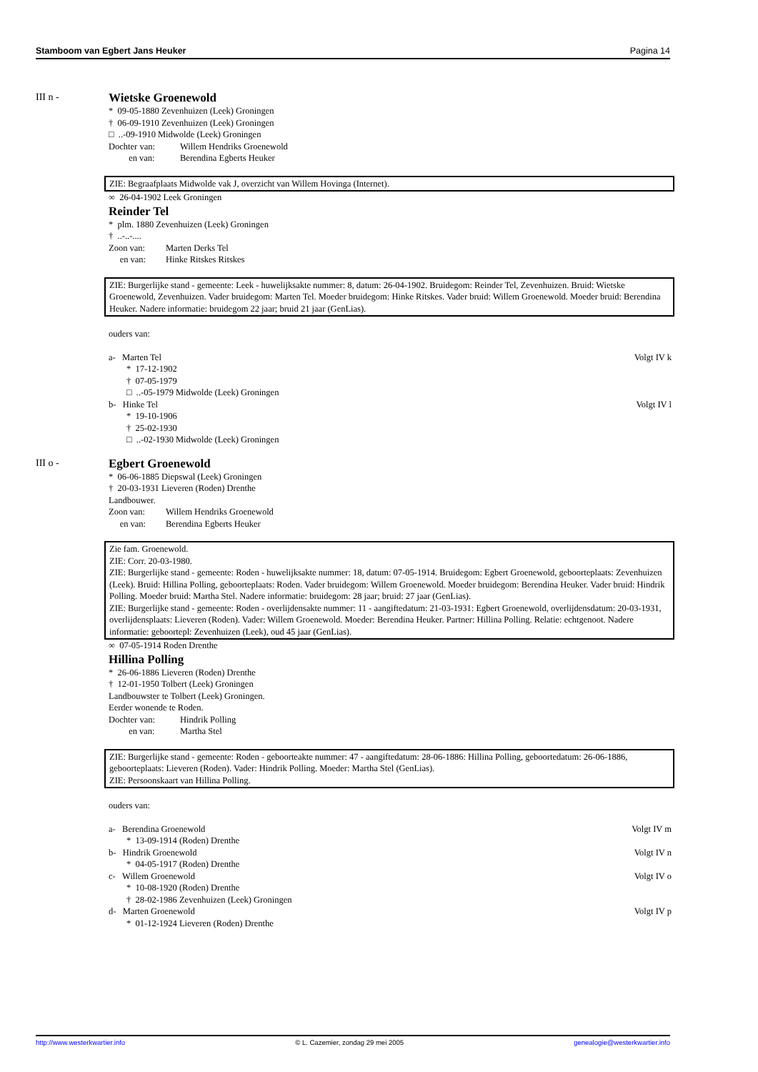Stamboom van Egbert Jans Heuker Pagina 14
III n -
Wietske Groenewold
* 09-05-1880 Zevenhuizen (Leek) Groningen
† 06-09-1910 Zevenhuizen (Leek) Groningen
□ ..-09-1910 Midwolde (Leek) Groningen
Dochter van: Willem Hendriks Groenewold
en van: Berendina Egberts Heuker
ZIE: Begraafplaats Midwolde vak J, overzicht van Willem Hovinga (Internet).
∞ 26-04-1902 Leek Groningen
Reinder Tel
* plm. 1880 Zevenhuizen (Leek) Groningen
† ..-..-....
Zoon van: Marten Derks Tel
en van: Hinke Ritskes Ritskes
ZIE: Burgerlijke stand - gemeente: Leek - huwelijksakte nummer: 8, datum: 26-04-1902. Bruidegom: Reinder Tel, Zevenhuizen. Bruid: Wietske Groenewold, Zevenhuizen. Vader bruidegom: Marten Tel. Moeder bruidegom: Hinke Ritskes. Vader bruid: Willem Groenewold. Moeder bruid: Berendina Heuker. Nadere informatie: bruidegom 22 jaar; bruid 21 jaar (GenLias).
ouders van:
a- Marten Tel Volgt IV k
* 17-12-1902
† 07-05-1979
□ ..-05-1979 Midwolde (Leek) Groningen
b- Hinke Tel Volgt IV l
* 19-10-1906
† 25-02-1930
□ ..-02-1930 Midwolde (Leek) Groningen
III o -
Egbert Groenewold
* 06-06-1885 Diepswal (Leek) Groningen
† 20-03-1931 Lieveren (Roden) Drenthe
Landbouwer.
Zoon van: Willem Hendriks Groenewold
en van: Berendina Egberts Heuker
Zie fam. Groenewold.
ZIE: Corr. 20-03-1980.
ZIE: Burgerlijke stand - gemeente: Roden - huwelijksakte nummer: 18, datum: 07-05-1914. Bruidegom: Egbert Groenewold, geboorteplaats: Zevenhuizen (Leek). Bruid: Hillina Polling, geboorteplaats: Roden. Vader bruidegom: Willem Groenewold. Moeder bruidegom: Berendina Heuker. Vader bruid: Hindrik Polling. Moeder bruid: Martha Stel. Nadere informatie: bruidegom: 28 jaar; bruid: 27 jaar (GenLias).
ZIE: Burgerlijke stand - gemeente: Roden - overlijdensakte nummer: 11 - aangiftedatum: 21-03-1931: Egbert Groenewold, overlijdensdatum: 20-03-1931, overlijdensplaats: Lieveren (Roden). Vader: Willem Groenewold. Moeder: Berendina Heuker. Partner: Hillina Polling. Relatie: echtgenoot. Nadere informatie: geboortepl: Zevenhuizen (Leek), oud 45 jaar (GenLias).
∞ 07-05-1914 Roden Drenthe
Hillina Polling
* 26-06-1886 Lieveren (Roden) Drenthe
† 12-01-1950 Tolbert (Leek) Groningen
Landbouwster te Tolbert (Leek) Groningen.
Eerder wonende te Roden.
Dochter van: Hindrik Polling
en van: Martha Stel
ZIE: Burgerlijke stand - gemeente: Roden - geboorteakte nummer: 47 - aangiftedatum: 28-06-1886: Hillina Polling, geboortedatum: 26-06-1886, geboorteplaats: Lieveren (Roden). Vader: Hindrik Polling. Moeder: Martha Stel (GenLias).
ZIE: Persoonskaart van Hillina Polling.
ouders van:
a- Berendina Groenewold Volgt IV m
* 13-09-1914 (Roden) Drenthe
b- Hindrik Groenewold Volgt IV n
* 04-05-1917 (Roden) Drenthe
c- Willem Groenewold Volgt IV o
* 10-08-1920 (Roden) Drenthe
† 28-02-1986 Zevenhuizen (Leek) Groningen
d- Marten Groenewold Volgt IV p
* 01-12-1924 Lieveren (Roden) Drenthe
http://www.westerkwartier.info © L. Cazemier, zondag 29 mei 2005 genealogie@westerkwartier.info